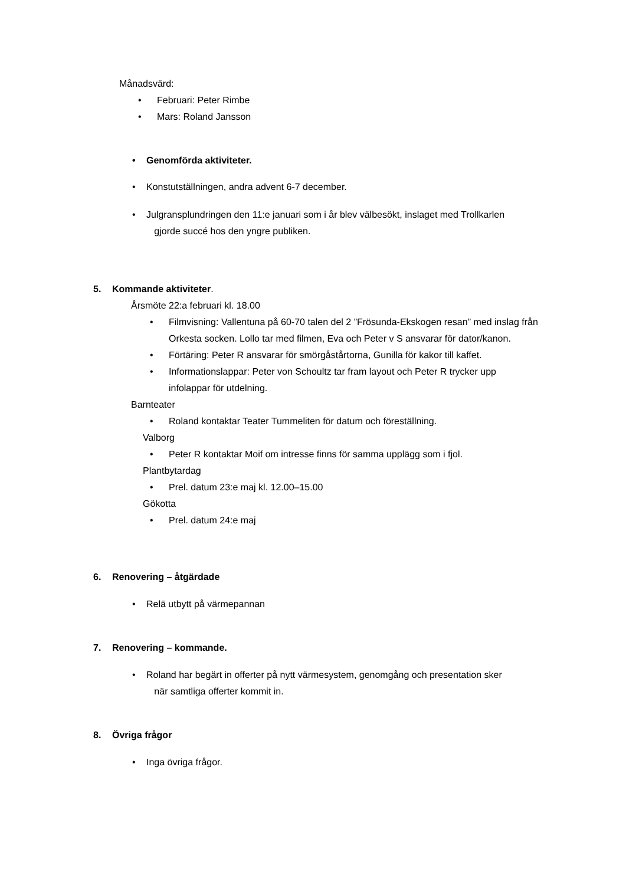Månadsvärd:
• Februari: Peter Rimbe
• Mars: Roland Jansson
• Genomförda aktiviteter.
• Konstutställningen, andra advent 6-7 december.
• Julgransplundringen den 11:e januari som i år blev välbesökt, inslaget med Trollkarlen
gjorde succé hos den yngre publiken.
5. Kommande aktiviteter.
Årsmöte 22:a februari kl. 18.00
• Filmvisning: Vallentuna på 60-70 talen del 2 ”Frösunda-Ekskogen resan” med inslag från Orkesta socken. Lollo tar med filmen, Eva och Peter v S ansvarar för dator/kanon.
• Förtäring: Peter R ansvarar för smörgåstårtorna, Gunilla för kakor till kaffet.
• Informationslappar: Peter von Schoultz tar fram layout och Peter R trycker upp infolappar för utdelning.
Barnteater
• Roland kontaktar Teater Tummeliten för datum och föreställning.
Valborg
• Peter R kontaktar Moif om intresse finns för samma upplägg som i fjol.
Plantbytardag
• Prel. datum 23:e maj kl. 12.00–15.00
Gökotta
• Prel. datum 24:e maj
6. Renovering – åtgärdade
• Relä utbytt på värmepannan
7. Renovering – kommande.
• Roland har begärt in offerter på nytt värmesystem, genomgång och presentation sker
när samtliga offerter kommit in.
8. Övriga frågor
• Inga övriga frågor.